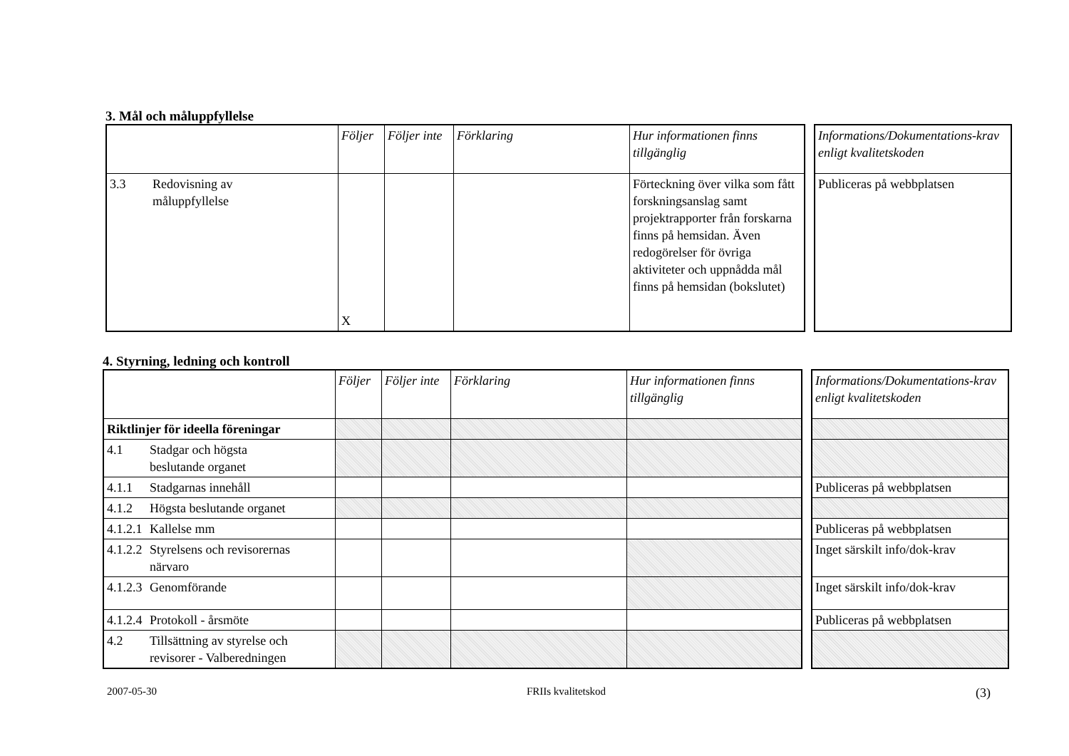3. Mål och måluppfyllelse
| | Följer | Följer inte | Förklaring | Hur informationen finns tillgänglig |
| --- | --- | --- | --- | --- |
| 3.3 Redovisning av måluppfyllelse | X | | | Förteckning över vilka som fått forskningsanslag samt projektrapporter från forskarna finns på hemsidan. Även redogörelser för övriga aktiviteter och uppnådda mål finns på hemsidan (bokslutet) |
| Informations/Dokumentations-krav enligt kvalitetskoden |
| --- |
| Publiceras på webbplatsen |
4. Styrning, ledning och kontroll
| | Följer | Följer inte | Förklaring | Hur informationen finns tillgänglig |
| --- | --- | --- | --- | --- |
| Riktlinjer för ideella föreningar | | | | |
| 4.1 Stadgar och högsta beslutande organet | | | | |
| 4.1.1 Stadgarnas innehåll | | | | |
| 4.1.2 Högsta beslutande organet | | | | |
| 4.1.2.1 Kallelse mm | | | | |
| 4.1.2.2 Styrelsens och revisorernas närvaro | | | | |
| 4.1.2.3 Genomförande | | | | |
| 4.1.2.4 Protokoll - årsmöte | | | | |
| 4.2 Tillsättning av styrelse och revisorer - Valberedningen | | | | |
| Informations/Dokumentations-krav enligt kvalitetskoden |
| --- |
| Publiceras på webbplatsen |
| Publiceras på webbplatsen |
| Inget särskilt info/dok-krav |
| Inget särskilt info/dok-krav |
| Publiceras på webbplatsen |
2007-05-30 FRIIs kvalitetskod (3)